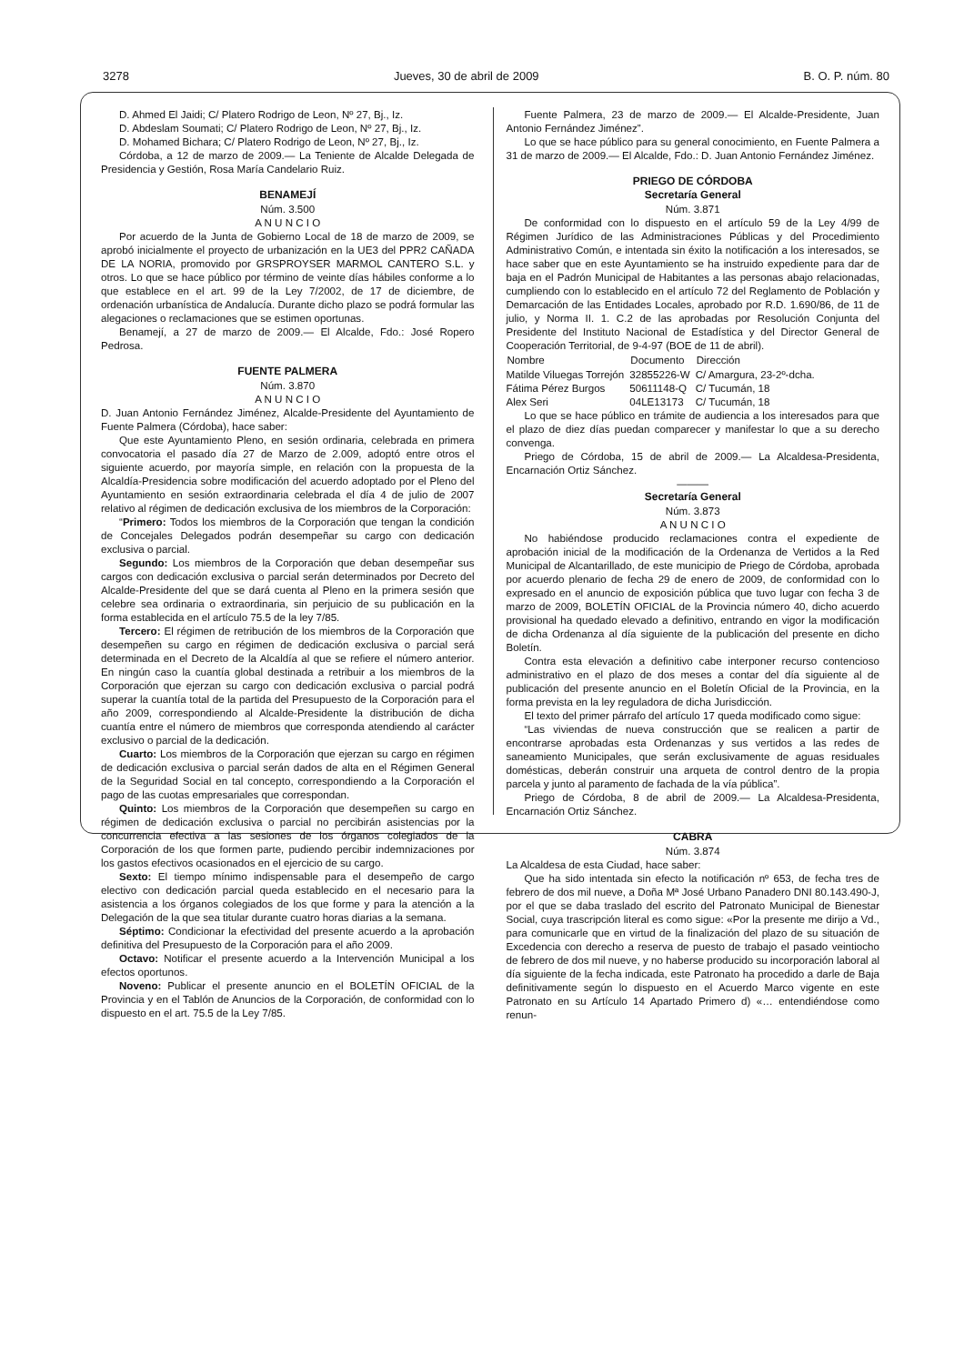3278 Jueves, 30 de abril de 2009 B. O. P. núm. 80
D. Ahmed El Jaidi; C/ Platero Rodrigo de Leon, Nº 27, Bj., Iz.
D. Abdeslam Soumati; C/ Platero Rodrigo de Leon, Nº 27, Bj., Iz.
D. Mohamed Bichara; C/ Platero Rodrigo de Leon, Nº 27, Bj., Iz.
Córdoba, a 12 de marzo de 2009.— La Teniente de Alcalde Delegada de Presidencia y Gestión, Rosa María Candelario Ruiz.
BENAMEJÍ
Núm. 3.500
A N U N C I O
Por acuerdo de la Junta de Gobierno Local de 18 de marzo de 2009, se aprobó inicialmente el proyecto de urbanización en la UE3 del PPR2 CAÑADA DE LA NORIA, promovido por GRSPROYSER MARMOL CANTERO S.L. y otros. Lo que se hace público por término de veinte días hábiles conforme a lo que establece en el art. 99 de la Ley 7/2002, de 17 de diciembre, de ordenación urbanística de Andalucía. Durante dicho plazo se podrá formular las alegaciones o reclamaciones que se estimen oportunas.
Benamejí, a 27 de marzo de 2009.— El Alcalde, Fdo.: José Ropero Pedrosa.
FUENTE PALMERA
Núm. 3.870
A N U N C I O
D. Juan Antonio Fernández Jiménez, Alcalde-Presidente del Ayuntamiento de Fuente Palmera (Córdoba), hace saber:
Que este Ayuntamiento Pleno, en sesión ordinaria, celebrada en primera convocatoria el pasado día 27 de Marzo de 2.009, adoptó entre otros el siguiente acuerdo, por mayoría simple, en relación con la propuesta de la Alcaldía-Presidencia sobre modificación del acuerdo adoptado por el Pleno del Ayuntamiento en sesión extraordinaria celebrada el día 4 de julio de 2007 relativo al régimen de dedicación exclusiva de los miembros de la Corporación:
“Primero: Todos los miembros de la Corporación que tengan la condición de Concejales Delegados podrán desempeñar su cargo con dedicación exclusiva o parcial.
Segundo: Los miembros de la Corporación que deban desempeñar sus cargos con dedicación exclusiva o parcial serán determinados por Decreto del Alcalde-Presidente del que se dará cuenta al Pleno en la primera sesión que celebre sea ordinaria o extraordinaria, sin perjuicio de su publicación en la forma establecida en el artículo 75.5 de la ley 7/85.
Tercero: El régimen de retribución de los miembros de la Corporación que desempeñen su cargo en régimen de dedicación exclusiva o parcial será determinada en el Decreto de la Alcaldía al que se refiere el número anterior. En ningún caso la cuantía global destinada a retribuir a los miembros de la Corporación que ejerzan su cargo con dedicación exclusiva o parcial podrá superar la cuantía total de la partida del Presupuesto de la Corporación para el año 2009, correspondiendo al Alcalde-Presidente la distribución de dicha cuantía entre el número de miembros que corresponda atendiendo al carácter exclusivo o parcial de la dedicación.
Cuarto: Los miembros de la Corporación que ejerzan su cargo en régimen de dedicación exclusiva o parcial serán dados de alta en el Régimen General de la Seguridad Social en tal concepto, correspondiendo a la Corporación el pago de las cuotas empresariales que correspondan.
Quinto: Los miembros de la Corporación que desempeñen su cargo en régimen de dedicación exclusiva o parcial no percibirán asistencias por la concurrencia efectiva a las sesiones de los órganos colegiados de la Corporación de los que formen parte, pudiendo percibir indemnizaciones por los gastos efectivos ocasionados en el ejercicio de su cargo.
Sexto: El tiempo mínimo indispensable para el desempeño de cargo electivo con dedicación parcial queda establecido en el necesario para la asistencia a los órganos colegiados de los que forme y para la atención a la Delegación de la que sea titular durante cuatro horas diarias a la semana.
Séptimo: Condicionar la efectividad del presente acuerdo a la aprobación definitiva del Presupuesto de la Corporación para el año 2009.
Octavo: Notificar el presente acuerdo a la Intervención Municipal a los efectos oportunos.
Noveno: Publicar el presente anuncio en el BOLETÍN OFICIAL de la Provincia y en el Tablón de Anuncios de la Corporación, de conformidad con lo dispuesto en el art. 75.5 de la Ley 7/85.
Fuente Palmera, 23 de marzo de 2009.— El Alcalde-Presidente, Juan Antonio Fernández Jiménez”.
Lo que se hace público para su general conocimiento, en Fuente Palmera a 31 de marzo de 2009.— El Alcalde, Fdo.: D. Juan Antonio Fernández Jiménez.
PRIEGO DE CÓRDOBA
Secretaría General
Núm. 3.871
De conformidad con lo dispuesto en el artículo 59 de la Ley 4/99 de Régimen Jurídico de las Administraciones Públicas y del Procedimiento Administrativo Común, e intentada sin éxito la notificación a los interesados, se hace saber que en este Ayuntamiento se ha instruido expediente para dar de baja en el Padrón Municipal de Habitantes a las personas abajo relacionadas, cumpliendo con lo establecido en el artículo 72 del Reglamento de Población y Demarcación de las Entidades Locales, aprobado por R.D. 1.690/86, de 11 de julio, y Norma II. 1. C.2 de las aprobadas por Resolución Conjunta del Presidente del Instituto Nacional de Estadística y del Director General de Cooperación Territorial, de 9-4-97 (BOE de 11 de abril).
| Nombre | Documento | Dirección |
| --- | --- | --- |
| Matilde Viluegas Torrejón | 32855226-W | C/ Amargura, 23-2º-dcha. |
| Fátima Pérez Burgos | 50611148-Q | C/ Tucumán, 18 |
| Alex Seri | 04LE13173 | C/ Tucumán, 18 |
Lo que se hace público en trámite de audiencia a los interesados para que el plazo de diez días puedan comparecer y manifestar lo que a su derecho convenga.
Priego de Córdoba, 15 de abril de 2009.— La Alcaldesa-Presidenta, Encarnación Ortiz Sánchez.
———
Secretaría General
Núm. 3.873
A N U N C I O
No habiéndose producido reclamaciones contra el expediente de aprobación inicial de la modificación de la Ordenanza de Vertidos a la Red Municipal de Alcantarillado, de este municipio de Priego de Córdoba, aprobada por acuerdo plenario de fecha 29 de enero de 2009, de conformidad con lo expresado en el anuncio de exposición pública que tuvo lugar con fecha 3 de marzo de 2009, BOLETÍN OFICIAL de la Provincia número 40, dicho acuerdo provisional ha quedado elevado a definitivo, entrando en vigor la modificación de dicha Ordenanza al día siguiente de la publicación del presente en dicho Boletín.
Contra esta elevación a definitivo cabe interponer recurso contencioso administrativo en el plazo de dos meses a contar del día siguiente al de publicación del presente anuncio en el Boletín Oficial de la Provincia, en la forma prevista en la ley reguladora de dicha Jurisdicción.
El texto del primer párrafo del artículo 17 queda modificado como sigue:
“Las viviendas de nueva construcción que se realicen a partir de encontrarse aprobadas esta Ordenanzas y sus vertidos a las redes de saneamiento Municipales, que serán exclusivamente de aguas residuales domésticas, deberán construir una arqueta de control dentro de la propia parcela y junto al paramento de fachada de la vía pública”.
Priego de Córdoba, 8 de abril de 2009.— La Alcaldesa-Presidenta, Encarnación Ortiz Sánchez.
CABRA
Núm. 3.874
La Alcaldesa de esta Ciudad, hace saber:
Que ha sido intentada sin efecto la notificación nº 653, de fecha tres de febrero de dos mil nueve, a Doña Mª José Urbano Panadero DNI 80.143.490-J, por el que se daba traslado del escrito del Patronato Municipal de Bienestar Social, cuya trascripción literal es como sigue: «Por la presente me dirijo a Vd., para comunicarle que en virtud de la finalización del plazo de su situación de Excedencia con derecho a reserva de puesto de trabajo el pasado veintiocho de febrero de dos mil nueve, y no haberse producido su incorporación laboral al día siguiente de la fecha indicada, este Patronato ha procedido a darle de Baja definitivamente según lo dispuesto en el Acuerdo Marco vigente en este Patronato en su Artículo 14 Apartado Primero d) «… entendiéndose como renun-